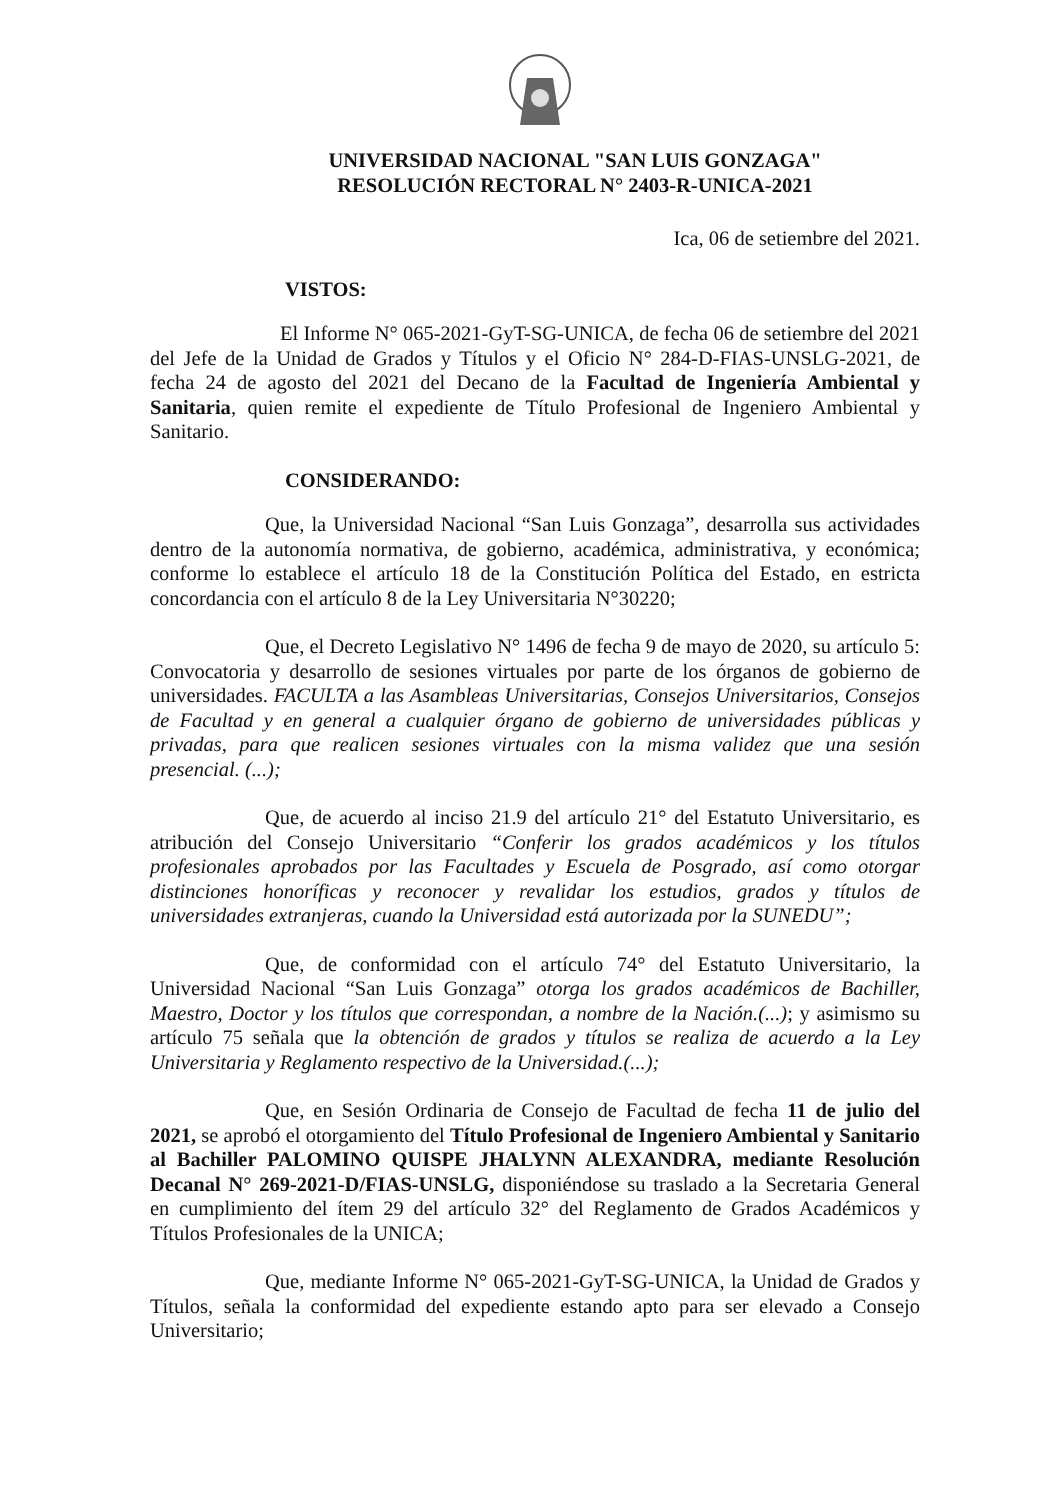UNIVERSIDAD NACIONAL "SAN LUIS GONZAGA"
RESOLUCIÓN RECTORAL N° 2403-R-UNICA-2021
Ica, 06 de setiembre del 2021.
VISTOS:
El Informe N° 065-2021-GyT-SG-UNICA, de fecha 06 de setiembre del 2021 del Jefe de la Unidad de Grados y Títulos y el Oficio N° 284-D-FIAS-UNSLG-2021, de fecha 24 de agosto del 2021 del Decano de la Facultad de Ingeniería Ambiental y Sanitaria, quien remite el expediente de Título Profesional de Ingeniero Ambiental y Sanitario.
CONSIDERANDO:
Que, la Universidad Nacional “San Luis Gonzaga”, desarrolla sus actividades dentro de la autonomía normativa, de gobierno, académica, administrativa, y económica; conforme lo establece el artículo 18 de la Constitución Política del Estado, en estricta concordancia con el artículo 8 de la Ley Universitaria N°30220;
Que, el Decreto Legislativo N° 1496 de fecha 9 de mayo de 2020, su artículo 5: Convocatoria y desarrollo de sesiones virtuales por parte de los órganos de gobierno de universidades. FACULTA a las Asambleas Universitarias, Consejos Universitarios, Consejos de Facultad y en general a cualquier órgano de gobierno de universidades públicas y privadas, para que realicen sesiones virtuales con la misma validez que una sesión presencial. (...);
Que, de acuerdo al inciso 21.9 del artículo 21° del Estatuto Universitario, es atribución del Consejo Universitario “Conferir los grados académicos y los títulos profesionales aprobados por las Facultades y Escuela de Posgrado, así como otorgar distinciones honoríficas y reconocer y revalidar los estudios, grados y títulos de universidades extranjeras, cuando la Universidad está autorizada por la SUNEDU”;
Que, de conformidad con el artículo 74° del Estatuto Universitario, la Universidad Nacional “San Luis Gonzaga” otorga los grados académicos de Bachiller, Maestro, Doctor y los títulos que correspondan, a nombre de la Nación.(...); y asimismo su artículo 75 señala que la obtención de grados y títulos se realiza de acuerdo a la Ley Universitaria y Reglamento respectivo de la Universidad.(...);
Que, en Sesión Ordinaria de Consejo de Facultad de fecha 11 de julio del 2021, se aprobó el otorgamiento del Título Profesional de Ingeniero Ambiental y Sanitario al Bachiller PALOMINO QUISPE JHALYNN ALEXANDRA, mediante Resolución Decanal N° 269-2021-D/FIAS-UNSLG, disponiéndose su traslado a la Secretaria General en cumplimiento del ítem 29 del artículo 32° del Reglamento de Grados Académicos y Títulos Profesionales de la UNICA;
Que, mediante Informe N° 065-2021-GyT-SG-UNICA, la Unidad de Grados y Títulos, señala la conformidad del expediente estando apto para ser elevado a Consejo Universitario;